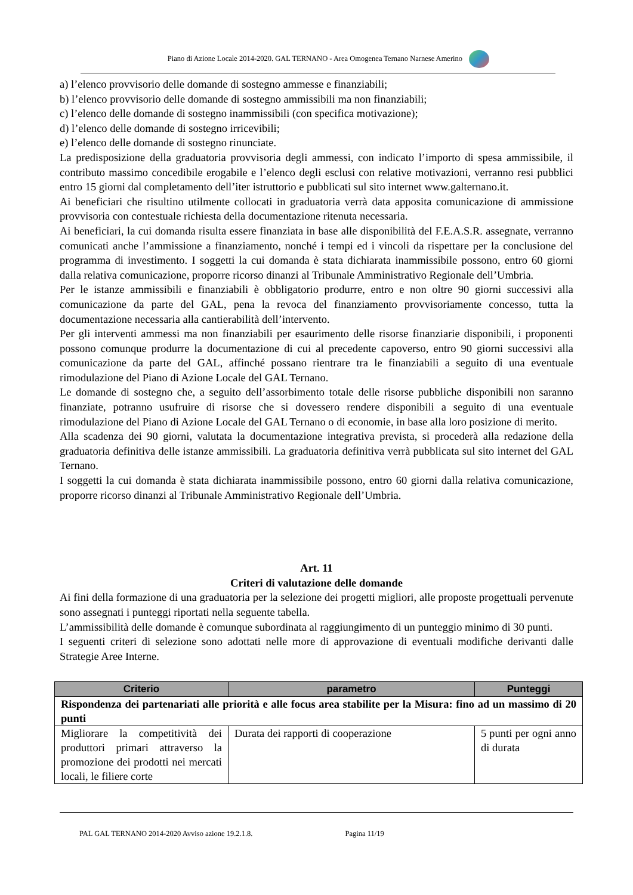Piano di Azione Locale 2014-2020. GAL TERNANO - Area Omogenea Ternano Narnese Amerino
a) l’elenco provvisorio delle domande di sostegno ammesse e finanziabili;
b) l’elenco provvisorio delle domande di sostegno ammissibili ma non finanziabili;
c) l’elenco delle domande di sostegno inammissibili (con specifica motivazione);
d) l’elenco delle domande di sostegno irricevibili;
e) l’elenco delle domande di sostegno rinunciate.
La predisposizione della graduatoria provvisoria degli ammessi, con indicato l’importo di spesa ammissibile, il contributo massimo concedibile erogabile e l’elenco degli esclusi con relative motivazioni, verranno resi pubblici entro 15 giorni dal completamento dell’iter istruttorio e pubblicati sul sito internet www.galternano.it.
Ai beneficiari che risultino utilmente collocati in graduatoria verrà data apposita comunicazione di ammissione provvisoria con contestuale richiesta della documentazione ritenuta necessaria.
Ai beneficiari, la cui domanda risulta essere finanziata in base alle disponibilità del F.E.A.S.R. assegnate, verranno comunicati anche l’ammissione a finanziamento, nonché i tempi ed i vincoli da rispettare per la conclusione del programma di investimento. I soggetti la cui domanda è stata dichiarata inammissibile possono, entro 60 giorni dalla relativa comunicazione, proporre ricorso dinanzi al Tribunale Amministrativo Regionale dell’Umbria.
Per le istanze ammissibili e finanziabili è obbligatorio produrre, entro e non oltre 90 giorni successivi alla comunicazione da parte del GAL, pena la revoca del finanziamento provvisoriamente concesso, tutta la documentazione necessaria alla cantierabilità dell’intervento.
Per gli interventi ammessi ma non finanziabili per esaurimento delle risorse finanziarie disponibili, i proponenti possono comunque produrre la documentazione di cui al precedente capoverso, entro 90 giorni successivi alla comunicazione da parte del GAL, affinché possano rientrare tra le finanziabili a seguito di una eventuale rimodulazione del Piano di Azione Locale del GAL Ternano.
Le domande di sostegno che, a seguito dell’assorbimento totale delle risorse pubbliche disponibili non saranno finanziate, potranno usufruire di risorse che si dovessero rendere disponibili a seguito di una eventuale rimodulazione del Piano di Azione Locale del GAL Ternano o di economie, in base alla loro posizione di merito.
Alla scadenza dei 90 giorni, valutata la documentazione integrativa prevista, si procederà alla redazione della graduatoria definitiva delle istanze ammissibili. La graduatoria definitiva verrà pubblicata sul sito internet del GAL Ternano.
I soggetti la cui domanda è stata dichiarata inammissibile possono, entro 60 giorni dalla relativa comunicazione, proporre ricorso dinanzi al Tribunale Amministrativo Regionale dell’Umbria.
Art. 11
Criteri di valutazione delle domande
Ai fini della formazione di una graduatoria per la selezione dei progetti migliori, alle proposte progettuali pervenute sono assegnati i punteggi riportati nella seguente tabella.
L’ammissibilità delle domande è comunque subordinata al raggiungimento di un punteggio minimo di 30 punti.
I seguenti criteri di selezione sono adottati nelle more di approvazione di eventuali modifiche derivanti dalle Strategie Aree Interne.
| Criterio | parametro | Punteggi |
| --- | --- | --- |
| Rispondenza dei partenariati alle priorità e alle focus area stabilite per la Misura: fino ad un massimo di 20 punti | | |
| Migliorare la competitività dei produttori primari attraverso la promozione dei prodotti nei mercati locali, le filiere corte | Durata dei rapporti di cooperazione | 5 punti per ogni anno di durata |
PAL GAL TERNANO 2014-2020 Avviso azione 19.2.1.8. Pagina 11/19